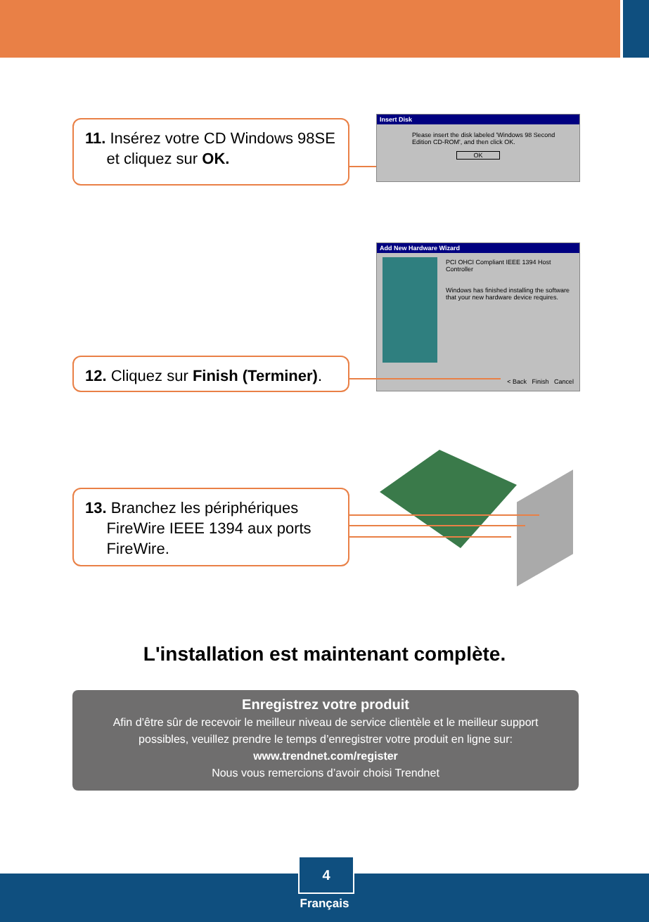11. Insérez votre CD Windows 98SE
et cliquez sur OK.
Insert Disk
Please insert the disk labeled 'Windows 98 Second Edition CD-ROM', and then click OK.
OK
Add New Hardware Wizard
PCI OHCI Compliant IEEE 1394 Host Controller
Windows has finished installing the software that your new hardware device requires.
< Back Finish Cancel
12. Cliquez sur Finish (Terminer).
13. Branchez les périphériques
FireWire IEEE 1394 aux ports
FireWire.
L'installation est maintenant complète.
Enregistrez votre produit
Afin d’être sûr de recevoir le meilleur niveau de service clientèle et le meilleur support
possibles, veuillez prendre le temps d’enregistrer votre produit en ligne sur:
www.trendnet.com/register
Nous vous remercions d’avoir choisi Trendnet
4
Français